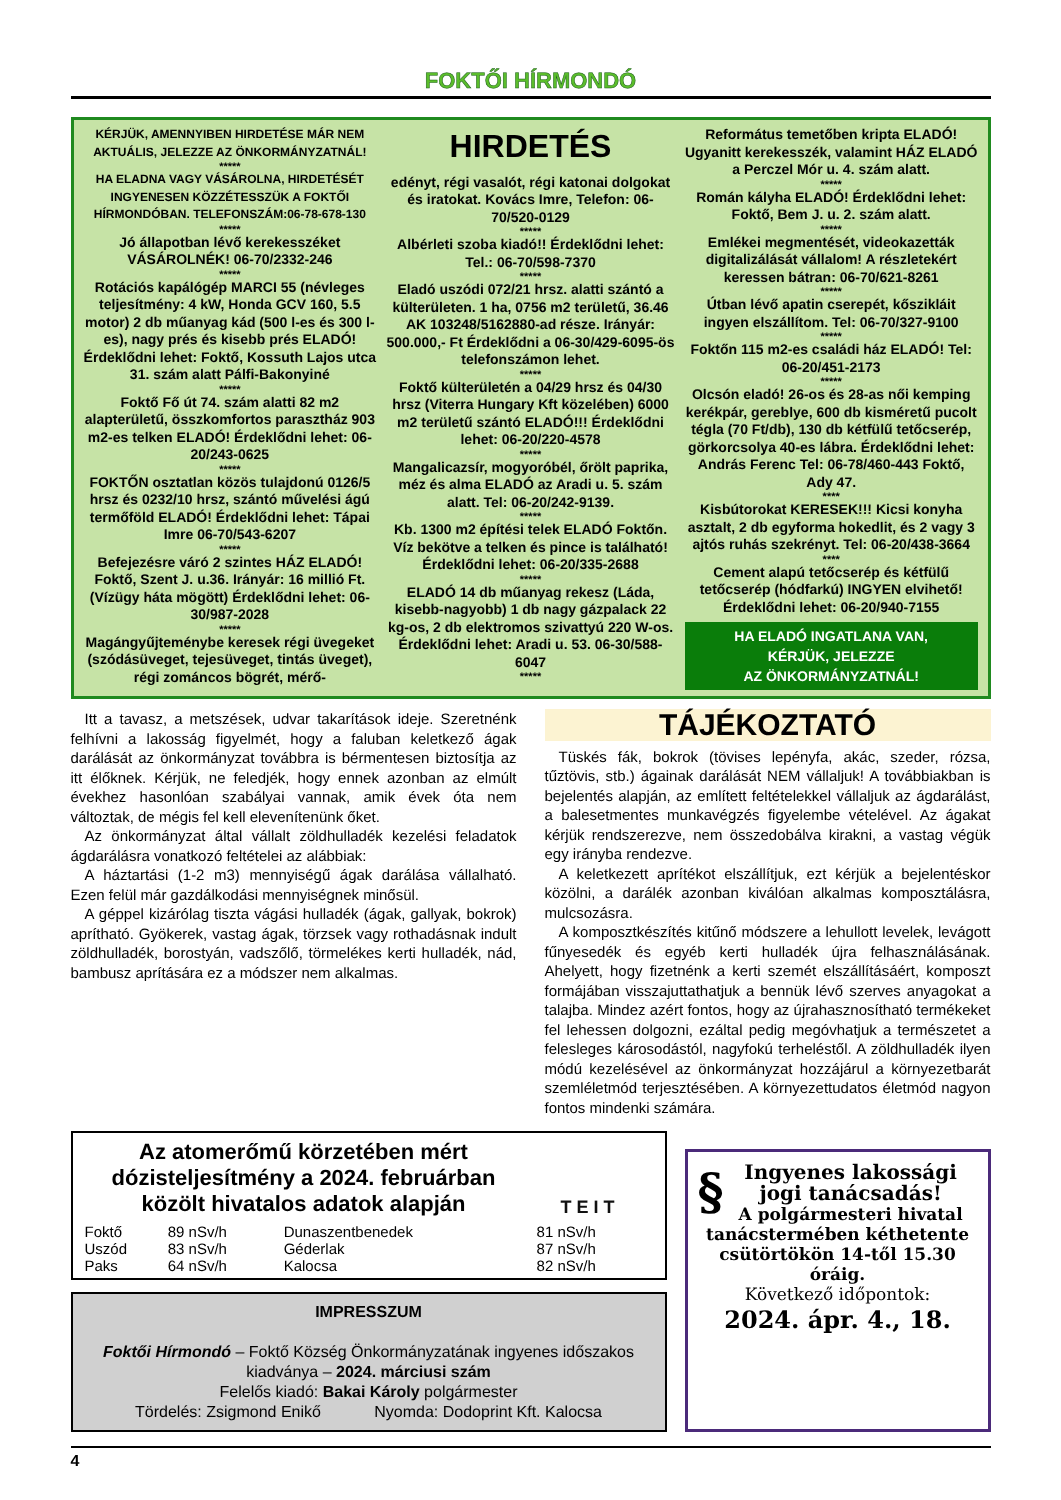FOKTŐI HÍRMONDÓ
KÉRJÜK, AMENNYIBEN HIRDETÉSE MÁR NEM AKTUÁLIS, JELEZZE AZ ÖNKORMÁNYZATNÁL!
*****
HA ELADNA VAGY VÁSÁROLNA, HIRDETÉSÉT INGYENESEN KÖZZÉTESSZÜK A FOKTŐI HÍRMONDÓBAN. TELEFONSZÁM:06-78-678-130
*****
Jó állapotban lévő kerekesszéket VÁSÁROLNÉK! 06-70/2332-246
*****
Rotációs kapálógép MARCI 55 (névleges teljesítmény: 4 kW, Honda GCV 160, 5.5 motor) 2 db műanyag kád (500 l-es és 300 l-es), nagy prés és kisebb prés ELADÓ! Érdeklődni lehet: Foktő, Kossuth Lajos utca 31. szám alatt Pálfi-Bakonyiné
*****
Foktő Fő út 74. szám alatti 82 m2 alapterületű, összkomfortos parasztház 903 m2-es telken ELADÓ! Érdeklődni lehet: 06-20/243-0625
*****
FOKTŐN osztatlan közös tulajdonú 0126/5 hrsz és 0232/10 hrsz, szántó művelési ágú termőföld ELADÓ! Érdeklődni lehet: Tápai Imre 06-70/543-6207
*****
Befejezésre váró 2 szintes HÁZ ELADÓ! Foktő, Szent J. u.36. Irányár: 16 millió Ft. (Vízügy háta mögött) Érdeklődni lehet: 06-30/987-2028
*****
Magángyűjteménybe keresek régi üvegeket (szódásüveget, tejesüveget, tintás üveget), régi zománcos bögrét, mérő-
HIRDETÉS
edényt, régi vasalót, régi katonai dolgokat és iratokat. Kovács Imre, Telefon: 06-70/520-0129
*****
Albérleti szoba kiadó!! Érdeklődni lehet: Tel.: 06-70/598-7370
*****
Eladó uszódi 072/21 hrsz. alatti szántó a külterületen. 1 ha, 0756 m2 területű, 36.46 AK 103248/5162880-ad része. Irányár: 500.000,- Ft Érdeklődni a 06-30/429-6095-ös telefonszámon lehet.
*****
Foktő külterületén a 04/29 hrsz és 04/30 hrsz (Viterra Hungary Kft közelében) 6000 m2 területű szántó ELADÓ!!! Érdeklődni lehet: 06-20/220-4578
*****
Mangalicazsír, mogyoróbél, őrölt paprika, méz és alma ELADÓ az Aradi u. 5. szám alatt. Tel: 06-20/242-9139.
*****
Kb. 1300 m2 építési telek ELADÓ Foktőn. Víz bekötve a telken és pince is található! Érdeklődni lehet: 06-20/335-2688
*****
ELADÓ 14 db műanyag rekesz (Láda, kisebb-nagyobb) 1 db nagy gázpalack 22 kg-os, 2 db elektromos szivattyú 220 W-os. Érdeklődni lehet: Aradi u. 53. 06-30/588-6047
*****
Református temetőben kripta ELADÓ! Ugyanitt kerekesszék, valamint HÁZ ELADÓ a Perczel Mór u. 4. szám alatt.
*****
Román kályha ELADÓ! Érdeklődni lehet: Foktő, Bem J. u. 2. szám alatt.
*****
Emlékei megmentését, videokazetták digitalizálását vállalom! A részletekért keressen bátran: 06-70/621-8261
*****
Útban lévő apatin cserepét, kőszikláit ingyen elszállítom. Tel: 06-70/327-9100
*****
Foktőn 115 m2-es családi ház ELADÓ! Tel: 06-20/451-2173
*****
Olcsón eladó! 26-os és 28-as női kemping kerékpár, gereblye, 600 db kisméretű pucolt tégla (70 Ft/db), 130 db kétfülű tetőcserép, görkorcsolya 40-es lábra. Érdeklődni lehet: András Ferenc Tel: 06-78/460-443 Foktő, Ady 47.
****
Kisbútorokat KERESEK!!! Kicsi konyha asztalt, 2 db egyforma hokedlit, és 2 vagy 3 ajtós ruhás szekrényt. Tel: 06-20/438-3664
****
Cement alapú tetőcserép és kétfülű tetőcserép (hódfarkú) INGYEN elvihető! Érdeklődni lehet: 06-20/940-7155
HA ELADÓ INGATLANA VAN,
KÉRJÜK, JELEZZE
AZ ÖNKORMÁNYZATNÁL!
Itt a tavasz, a metszések, udvar takarítások ideje. Szeretnénk felhívni a lakosság figyelmét, hogy a faluban keletkező ágak darálását az önkormányzat továbbra is bérmentesen biztosítja az itt élőknek. Kérjük, ne feledjék, hogy ennek azonban az elmúlt évekhez hasonlóan szabályai vannak, amik évek óta nem változtak, de mégis fel kell elevenítenünk őket.
Az önkormányzat által vállalt zöldhulladék kezelési feladatok ágdarálásra vonatkozó feltételei az alábbiak:
A háztartási (1-2 m3) mennyiségű ágak darálása vállalható. Ezen felül már gazdálkodási mennyiségnek minősül.
A géppel kizárólag tiszta vágási hulladék (ágak, gallyak, bokrok) aprítható. Gyökerek, vastag ágak, törzsek vagy rothadásnak indult zöldhulladék, borostyán, vadszőlő, törmelékes kerti hulladék, nád, bambusz aprítására ez a módszer nem alkalmas.
TÁJÉKOZTATÓ
Tüskés fák, bokrok (tövises lepényfa, akác, szeder, rózsa, tűztövis, stb.) ágainak darálását NEM vállaljuk! A továbbiakban is bejelentés alapján, az említett feltételekkel vállaljuk az ágdarálást, a balesetmentes munkavégzés figyelembe vételével. Az ágakat kérjük rendszerezve, nem összedobálva kirakni, a vastag végük egy irányba rendezve.
A keletkezett aprítékot elszállítjuk, ezt kérjük a bejelentéskor közölni, a darálék azonban kiválóan alkalmas komposztálásra, mulcsozásra.
A komposztkészítés kitűnő módszere a lehullott levelek, levágott fűnyesedék és egyéb kerti hulladék újra felhasználásának. Ahelyett, hogy fizetnénk a kerti szemét elszállításáért, komposzt formájában visszajuttathatjuk a bennük lévő szerves anyagokat a talajba. Mindez azért fontos, hogy az újrahasznosítható termékeket fel lehessen dolgozni, ezáltal pedig megóvhatjuk a természetet a felesleges károsodástól, nagyfokú terheléstől. A zöldhulladék ilyen módú kezelésével az önkormányzat hozzájárul a környezetbarát szemléletmód terjesztésében. A környezettudatos életmód nagyon fontos mindenki számára.
Az atomerőmű körzetében mért dózisteljesítmény a 2024. februárban közölt hivatalos adatok alapján
T E I T
| Foktő | 89 nSv/h | Dunaszentbenedek | 81 nSv/h |
| Uszód | 83 nSv/h | Géderlak | 87 nSv/h |
| Paks | 64 nSv/h | Kalocsa | 82 nSv/h |
IMPRESSZUM
Foktői Hírmondó – Foktő Község Önkormányzatának ingyenes időszakos kiadványa – 2024. márciusi szám
Felelős kiadó: Bakai Károly polgármester
Tördelés: Zsigmond Enikő Nyomda: Dodoprint Kft. Kalocsa
§ Ingyenes lakossági jogi tanácsadás!
A polgármesteri hivatal tanácstermében kéthetente csütörtökön 14-től 15.30 óráig.
Következő időpontok:
2024. ápr. 4., 18.
4